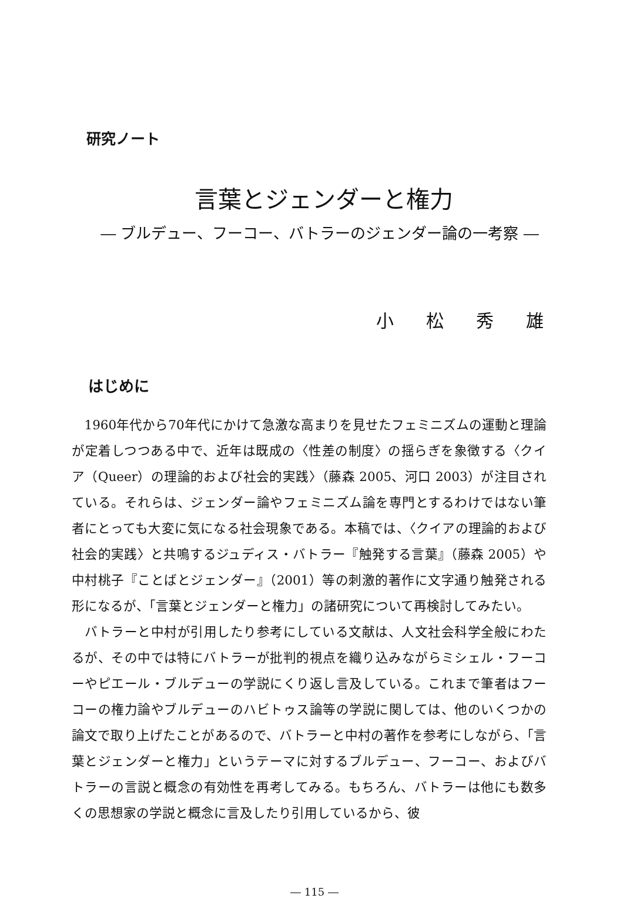研究ノート
言葉とジェンダーと権力
― ブルデュー、フーコー、バトラーのジェンダー論の一考察 ―
小松秀雄
はじめに
1960年代から70年代にかけて急激な高まりを見せたフェミニズムの運動と理論が定着しつつある中で、近年は既成の〈性差の制度〉の揺らぎを象徴する〈クイア（Queer）の理論的および社会的実践〉（藤森 2005、河口 2003）が注目されている。それらは、ジェンダー論やフェミニズム論を専門とするわけではない筆者にとっても大変に気になる社会現象である。本稿では、〈クイアの理論的および社会的実践〉と共鳴するジュディス・バトラー『触発する言葉』（藤森 2005）や中村桃子『ことばとジェンダー』（2001）等の刺激的著作に文字通り触発される形になるが、「言葉とジェンダーと権力」の諸研究について再検討してみたい。
バトラーと中村が引用したり参考にしている文献は、人文社会科学全般にわたるが、その中では特にバトラーが批判的視点を織り込みながらミシェル・フーコーやピエール・ブルデューの学説にくり返し言及している。これまで筆者はフーコーの権力論やブルデューのハビトゥス論等の学説に関しては、他のいくつかの論文で取り上げたことがあるので、バトラーと中村の著作を参考にしながら、「言葉とジェンダーと権力」というテーマに対するブルデュー、フーコー、およびバトラーの言説と概念の有効性を再考してみる。もちろん、バトラーは他にも数多くの思想家の学説と概念に言及したり引用しているから、彼
― 115 ―